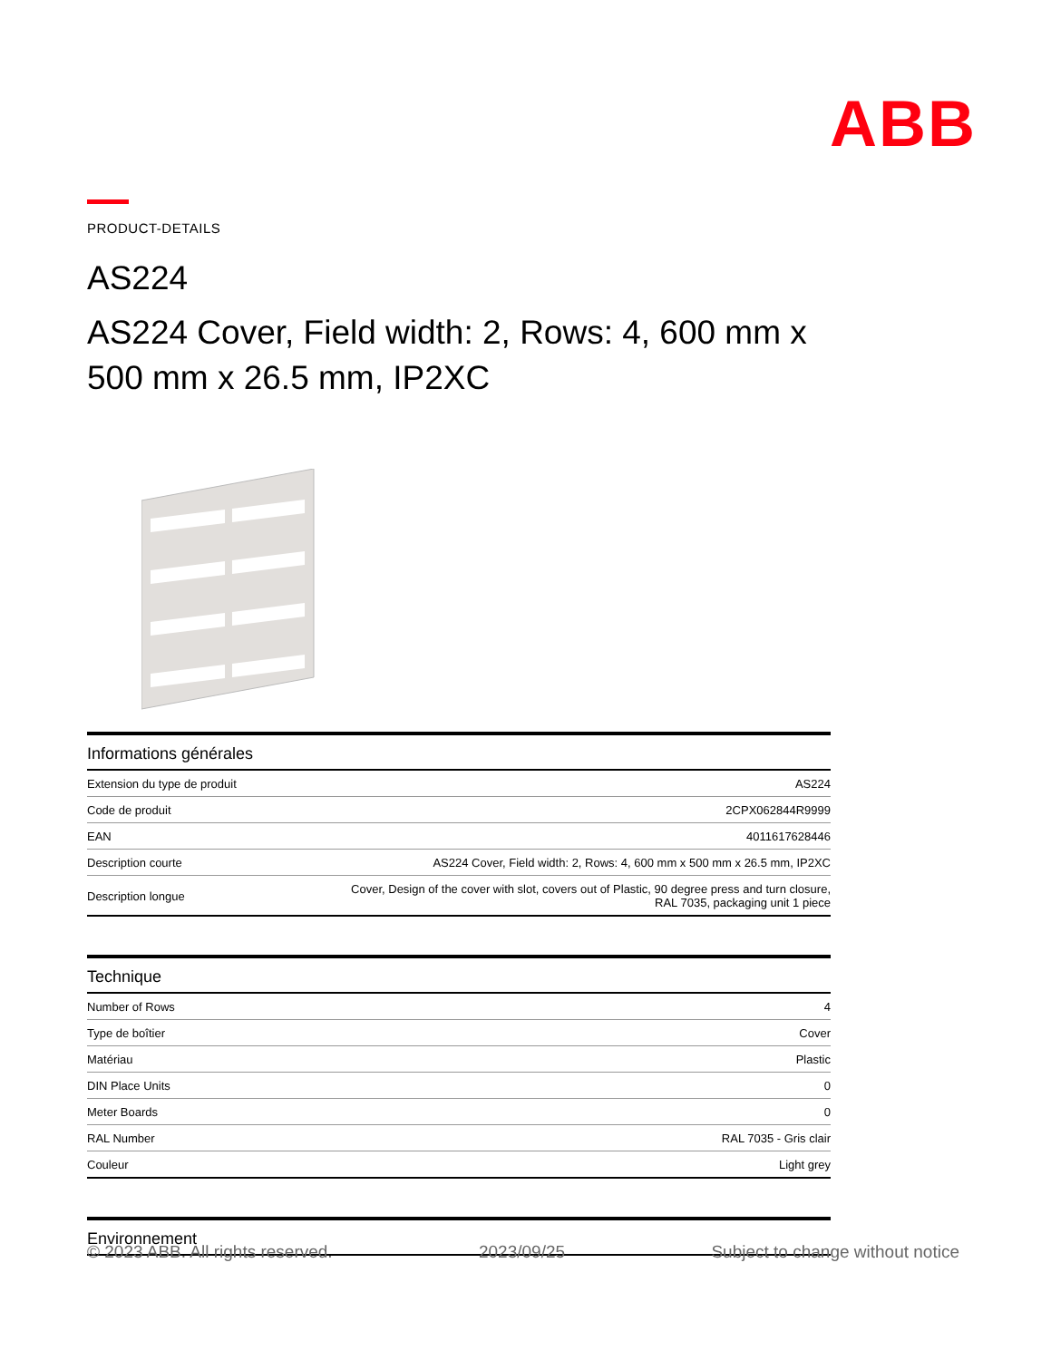ABB
PRODUCT-DETAILS
AS224
AS224 Cover, Field width: 2, Rows: 4, 600 mm x 500 mm x 26.5 mm, IP2XC
| Informations générales | |
| --- | --- |
| Extension du type de produit | AS224 |
| Code de produit | 2CPX062844R9999 |
| EAN | 4011617628446 |
| Description courte | AS224 Cover, Field width: 2, Rows: 4, 600 mm x 500 mm x 26.5 mm, IP2XC |
| Description longue | Cover, Design of the cover with slot, covers out of Plastic, 90 degree press and turn closure, RAL 7035, packaging unit 1 piece |
| Technique | |
| --- | --- |
| Number of Rows | 4 |
| Type de boîtier | Cover |
| Matériau | Plastic |
| DIN Place Units | 0 |
| Meter Boards | 0 |
| RAL Number | RAL 7035 - Gris clair |
| Couleur | Light grey |
| Environnement |
| --- |
© 2023 ABB. All rights reserved. 2023/09/25 Subject to change without notice